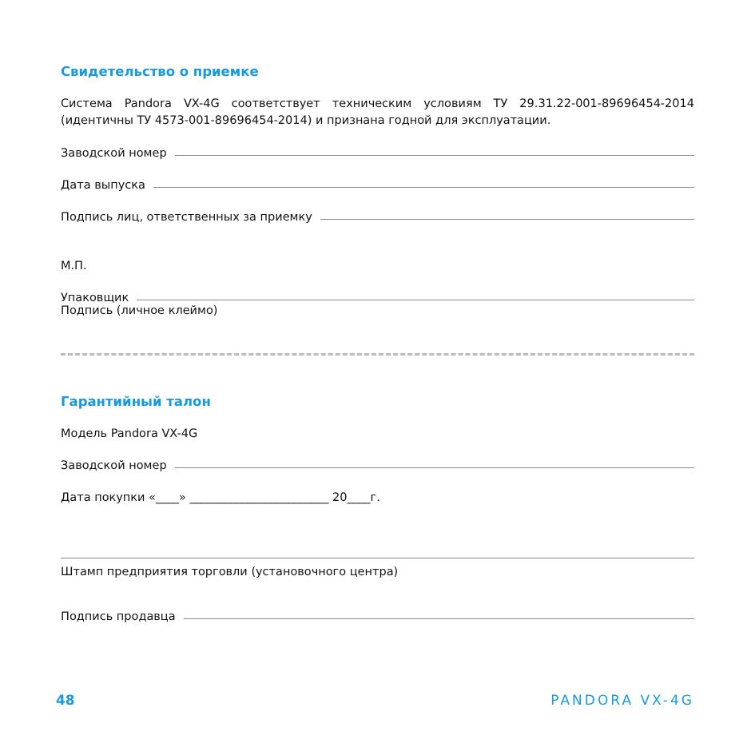Свидетельство о приемке
Система Pandora VX-4G соответствует техническим условиям ТУ 29.31.22-001-89696454-2014 (идентичны ТУ 4573-001-89696454-2014) и признана годной для эксплуатации.
Заводской номер
Дата выпуска
Подпись лиц, ответственных за приемку
М.П.
Упаковщик
Подпись (личное клеймо)
Гарантийный талон
Модель Pandora VX-4G
Заводской номер
Дата покупки «____» ________________________ 20____г.
Штамп предприятия торговли (установочного центра)
Подпись продавца
48 PANDORA VX-4G